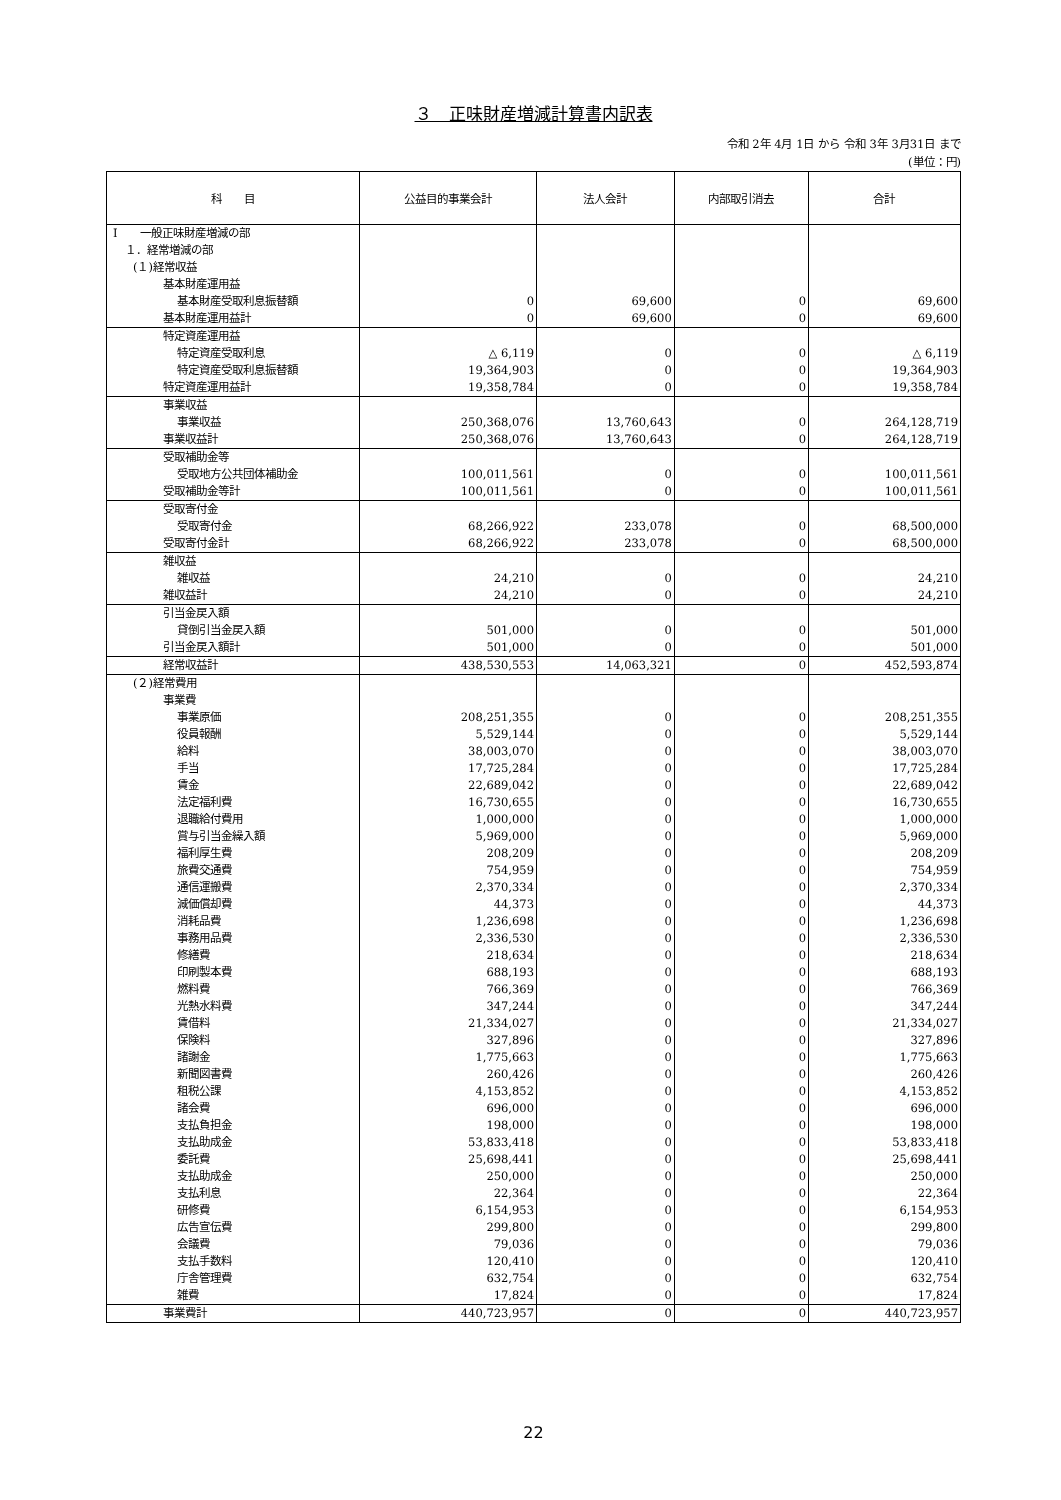３　正味財産増減計算書内訳表
令和 2年 4月 1日 から 令和 3年 3月31日 まで
(単位：円)
| 科 目 | 公益目的事業会計 | 法人会計 | 内部取引消去 | 合計 |
| --- | --- | --- | --- | --- |
| Ⅰ 一般正味財産増減の部 | | | | |
| １．経常増減の部 | | | | |
| (１)経常収益 | | | | |
| 基本財産運用益 | | | | |
| 基本財産受取利息振替額 | 0 | 69,600 | 0 | 69,600 |
| 基本財産運用益計 | 0 | 69,600 | 0 | 69,600 |
| 特定資産運用益 | | | | |
| 特定資産受取利息 | △ 6,119 | 0 | 0 | △ 6,119 |
| 特定資産受取利息振替額 | 19,364,903 | 0 | 0 | 19,364,903 |
| 特定資産運用益計 | 19,358,784 | 0 | 0 | 19,358,784 |
| 事業収益 | | | | |
| 事業収益 | 250,368,076 | 13,760,643 | 0 | 264,128,719 |
| 事業収益計 | 250,368,076 | 13,760,643 | 0 | 264,128,719 |
| 受取補助金等 | | | | |
| 受取地方公共団体補助金 | 100,011,561 | 0 | 0 | 100,011,561 |
| 受取補助金等計 | 100,011,561 | 0 | 0 | 100,011,561 |
| 受取寄付金 | | | | |
| 受取寄付金 | 68,266,922 | 233,078 | 0 | 68,500,000 |
| 受取寄付金計 | 68,266,922 | 233,078 | 0 | 68,500,000 |
| 雑収益 | | | | |
| 雑収益 | 24,210 | 0 | 0 | 24,210 |
| 雑収益計 | 24,210 | 0 | 0 | 24,210 |
| 引当金戻入額 | | | | |
| 貸倒引当金戻入額 | 501,000 | 0 | 0 | 501,000 |
| 引当金戻入額計 | 501,000 | 0 | 0 | 501,000 |
| 経常収益計 | 438,530,553 | 14,063,321 | 0 | 452,593,874 |
| (２)経常費用 | | | | |
| 事業費 | | | | |
| 事業原価 | 208,251,355 | 0 | 0 | 208,251,355 |
| 役員報酬 | 5,529,144 | 0 | 0 | 5,529,144 |
| 給料 | 38,003,070 | 0 | 0 | 38,003,070 |
| 手当 | 17,725,284 | 0 | 0 | 17,725,284 |
| 賃金 | 22,689,042 | 0 | 0 | 22,689,042 |
| 法定福利費 | 16,730,655 | 0 | 0 | 16,730,655 |
| 退職給付費用 | 1,000,000 | 0 | 0 | 1,000,000 |
| 賞与引当金繰入額 | 5,969,000 | 0 | 0 | 5,969,000 |
| 福利厚生費 | 208,209 | 0 | 0 | 208,209 |
| 旅費交通費 | 754,959 | 0 | 0 | 754,959 |
| 通信運搬費 | 2,370,334 | 0 | 0 | 2,370,334 |
| 減価償却費 | 44,373 | 0 | 0 | 44,373 |
| 消耗品費 | 1,236,698 | 0 | 0 | 1,236,698 |
| 事務用品費 | 2,336,530 | 0 | 0 | 2,336,530 |
| 修繕費 | 218,634 | 0 | 0 | 218,634 |
| 印刷製本費 | 688,193 | 0 | 0 | 688,193 |
| 燃料費 | 766,369 | 0 | 0 | 766,369 |
| 光熱水料費 | 347,244 | 0 | 0 | 347,244 |
| 賃借料 | 21,334,027 | 0 | 0 | 21,334,027 |
| 保険料 | 327,896 | 0 | 0 | 327,896 |
| 諸謝金 | 1,775,663 | 0 | 0 | 1,775,663 |
| 新聞図書費 | 260,426 | 0 | 0 | 260,426 |
| 租税公課 | 4,153,852 | 0 | 0 | 4,153,852 |
| 諸会費 | 696,000 | 0 | 0 | 696,000 |
| 支払負担金 | 198,000 | 0 | 0 | 198,000 |
| 支払助成金 | 53,833,418 | 0 | 0 | 53,833,418 |
| 委託費 | 25,698,441 | 0 | 0 | 25,698,441 |
| 支払助成金 | 250,000 | 0 | 0 | 250,000 |
| 支払利息 | 22,364 | 0 | 0 | 22,364 |
| 研修費 | 6,154,953 | 0 | 0 | 6,154,953 |
| 広告宣伝費 | 299,800 | 0 | 0 | 299,800 |
| 会議費 | 79,036 | 0 | 0 | 79,036 |
| 支払手数料 | 120,410 | 0 | 0 | 120,410 |
| 庁舎管理費 | 632,754 | 0 | 0 | 632,754 |
| 雑費 | 17,824 | 0 | 0 | 17,824 |
| 事業費計 | 440,723,957 | 0 | 0 | 440,723,957 |
22